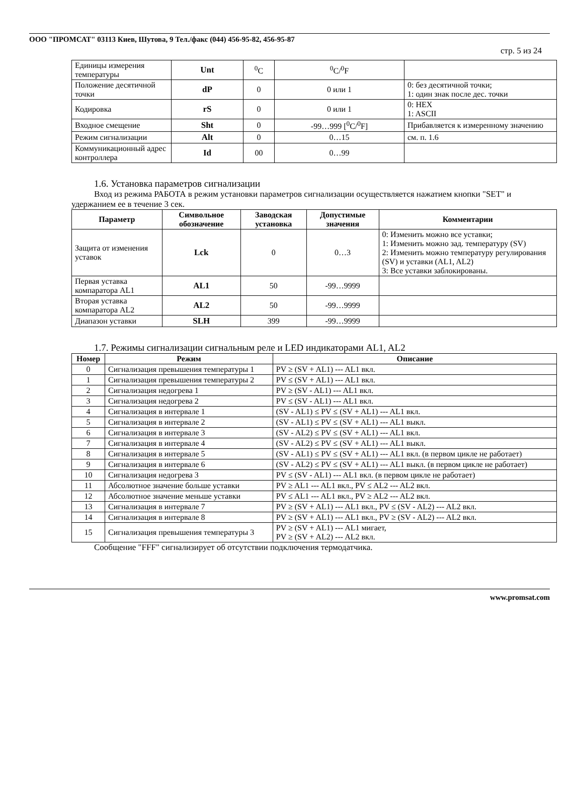ООО "ПРОМСАТ" 03113 Киев, Шутова, 9 Тел./факс (044) 456-95-82, 456-95-87
стр. 5 из 24
| Единицы измерения температуры | Unt | <sup>0</sup> C | <sup>0</sup> C/<sup>0</sup>F | |
| Положение десятичной точки | dP | 0 | 0 или 1 | 0: без десятичной точки; 1: один знак после дес. точки |
| Кодировка | rS | 0 | 0 или 1 | 0: HEX 1: ASCII |
| Входное смещение | Sht | 0 | -99…999 [<sup>0</sup>C/<sup>0</sup>F] | Прибавляется к измеренному значению |
| Режим сигнализации | Alt | 0 | 0…15 | см. п. 1.6 |
| Коммуникационный адрес контроллера | Id | 00 | 0…99 | |
1.6. Установка параметров сигнализации
Вход из режима РАБОТА в режим установки параметров сигнализации осуществляется нажатием кнопки "SET" и удержанием ее в течение 3 сек.
| Параметр | Символьное обозначение | Заводская установка | Допустимые значения | Комментарии |
| --- | --- | --- | --- | --- |
| Защита от изменения уставок | Lck | 0 | 0…3 | 0: Изменить можно все уставки; 1: Изменить можно зад. температуру (SV) 2: Изменить можно температуру регулирования (SV) и уставки (AL1, AL2) 3: Все уставки заблокированы. |
| Первая уставка компаратора AL1 | AL1 | 50 | -99…9999 | |
| Вторая уставка компаратора AL2 | AL2 | 50 | -99…9999 | |
| Диапазон уставки | SLH | 399 | -99…9999 | |
1.7. Режимы сигнализации сигнальным реле и LED индикаторами AL1, AL2
| Номер | Режим | Описание |
| --- | --- | --- |
| 0 | Сигнализация превышения температуры 1 | PV ≥ (SV + AL1) --- AL1 вкл. |
| 1 | Сигнализация превышения температуры 2 | PV ≤ (SV + AL1) --- AL1 вкл. |
| 2 | Сигнализация недогрева 1 | PV ≥ (SV - AL1) --- AL1 вкл. |
| 3 | Сигнализация недогрева 2 | PV ≤ (SV - AL1) --- AL1 вкл. |
| 4 | Сигнализация в интервале 1 | (SV - AL1) ≤ PV ≤ (SV + AL1) --- AL1 вкл. |
| 5 | Сигнализация в интервале 2 | (SV - AL1) ≤ PV ≤ (SV + AL1) --- AL1 выкл. |
| 6 | Сигнализация в интервале 3 | (SV - AL2) ≤ PV ≤ (SV + AL1) --- AL1 вкл. |
| 7 | Сигнализация в интервале 4 | (SV - AL2) ≤ PV ≤ (SV + AL1) --- AL1 выкл. |
| 8 | Сигнализация в интервале 5 | (SV - AL1) ≤ PV ≤ (SV + AL1) --- AL1 вкл. (в первом цикле не работает) |
| 9 | Сигнализация в интервале 6 | (SV - AL2) ≤ PV ≤ (SV + AL1) --- AL1 выкл. (в первом цикле не работает) |
| 10 | Сигнализация недогрева 3 | PV ≤ (SV - AL1) --- AL1 вкл. (в первом цикле не работает) |
| 11 | Абсолютное значение больше уставки | PV ≥ AL1 --- AL1 вкл., PV ≤ AL2 --- AL2 вкл. |
| 12 | Абсолютное значение меньше уставки | PV ≤ AL1 --- AL1 вкл., PV ≥ AL2 --- AL2 вкл. |
| 13 | Сигнализация в интервале 7 | PV ≥ (SV + AL1) --- AL1 вкл., PV ≤ (SV - AL2) --- AL2 вкл. |
| 14 | Сигнализация в интервале 8 | PV ≥ (SV + AL1) --- AL1 вкл., PV ≥ (SV - AL2) --- AL2 вкл. |
| 15 | Сигнализация превышения температуры 3 | PV ≥ (SV + AL1) --- AL1 мигает, PV ≥ (SV + AL2) --- AL2 вкл. |
Сообщение "FFF" сигнализирует об отсутствии подключения термодатчика.
www.promsat.com